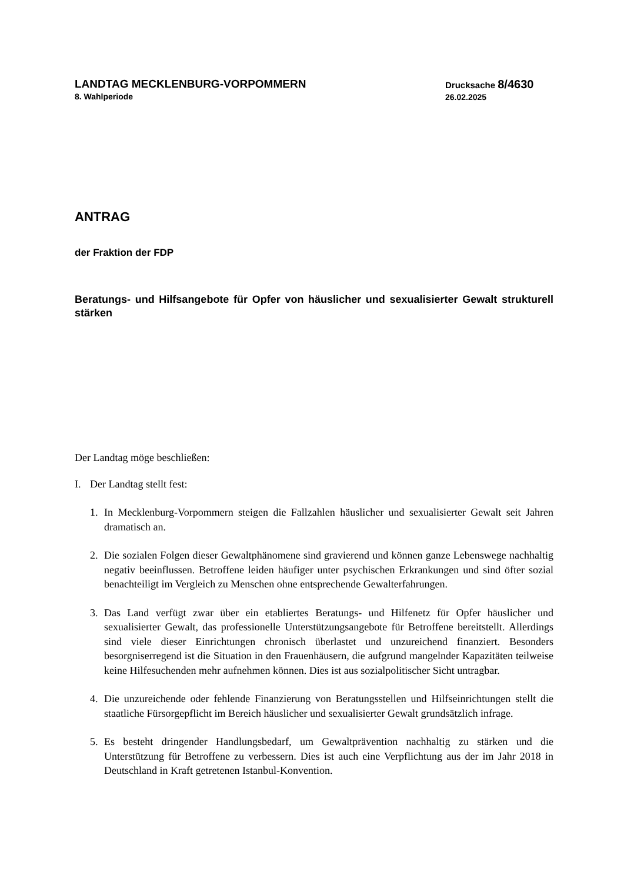LANDTAG MECKLENBURG-VORPOMMERN
8. Wahlperiode
Drucksache 8/4630
26.02.2025
ANTRAG
der Fraktion der FDP
Beratungs- und Hilfsangebote für Opfer von häuslicher und sexualisierter Gewalt strukturell stärken
Der Landtag möge beschließen:
I. Der Landtag stellt fest:
1. In Mecklenburg-Vorpommern steigen die Fallzahlen häuslicher und sexualisierter Gewalt seit Jahren dramatisch an.
2. Die sozialen Folgen dieser Gewaltphänomene sind gravierend und können ganze Lebenswege nachhaltig negativ beeinflussen. Betroffene leiden häufiger unter psychischen Erkrankungen und sind öfter sozial benachteiligt im Vergleich zu Menschen ohne entsprechende Gewalterfahrungen.
3. Das Land verfügt zwar über ein etabliertes Beratungs- und Hilfenetz für Opfer häuslicher und sexualisierter Gewalt, das professionelle Unterstützungsangebote für Betroffene bereitstellt. Allerdings sind viele dieser Einrichtungen chronisch überlastet und unzureichend finanziert. Besonders besorgniserregend ist die Situation in den Frauenhäusern, die aufgrund mangelnder Kapazitäten teilweise keine Hilfesuchenden mehr aufnehmen können. Dies ist aus sozialpolitischer Sicht untragbar.
4. Die unzureichende oder fehlende Finanzierung von Beratungsstellen und Hilfseinrichtungen stellt die staatliche Fürsorgepflicht im Bereich häuslicher und sexualisierter Gewalt grundsätzlich infrage.
5. Es besteht dringender Handlungsbedarf, um Gewaltprävention nachhaltig zu stärken und die Unterstützung für Betroffene zu verbessern. Dies ist auch eine Verpflichtung aus der im Jahr 2018 in Deutschland in Kraft getretenen Istanbul-Konvention.